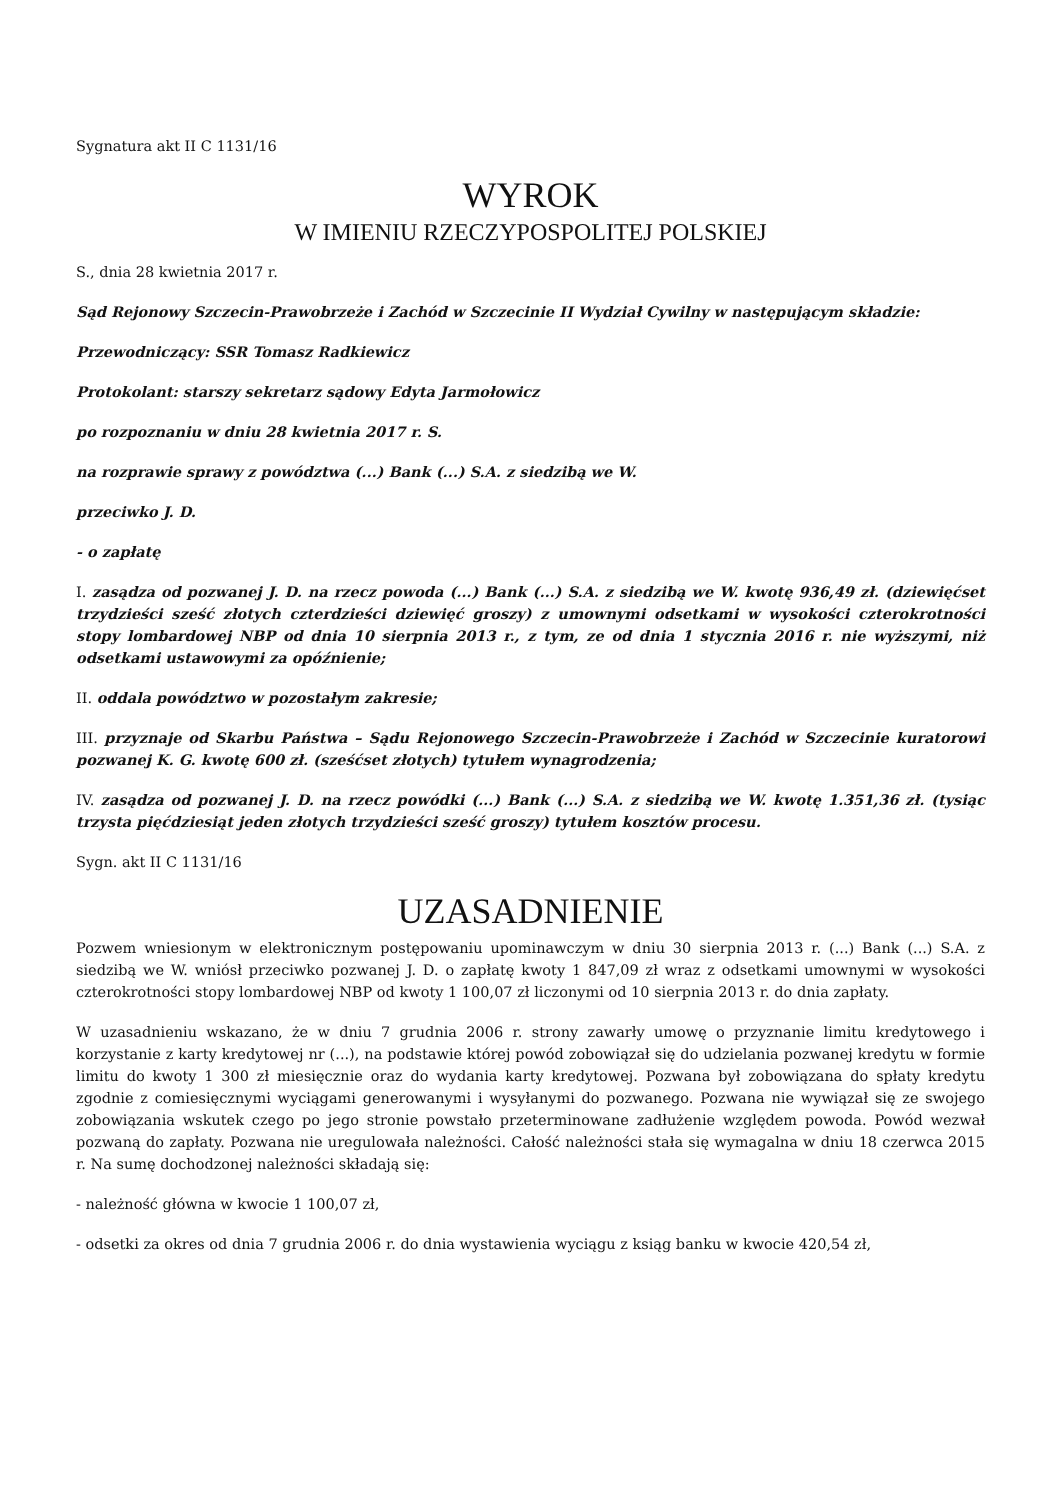Sygnatura akt II C 1131/16
WYROK
W IMIENIU RZECZYPOSPOLITEJ POLSKIEJ
S., dnia 28 kwietnia 2017 r.
Sąd Rejonowy Szczecin-Prawobrzeże i Zachód w Szczecinie II Wydział Cywilny w następującym składzie:
Przewodniczący: SSR Tomasz Radkiewicz
Protokolant: starszy sekretarz sądowy Edyta Jarmołowicz
po rozpoznaniu w dniu 28 kwietnia 2017 r. S.
na rozprawie sprawy z powództwa (...) Bank (...) S.A. z siedzibą we W.
przeciwko J. D.
- o zapłatę
I. zasądza od pozwanej J. D. na rzecz powoda (...) Bank (...) S.A. z siedzibą we W. kwotę 936,49 zł. (dziewięćset trzydzieści sześć złotych czterdzieści dziewięć groszy) z umownymi odsetkami w wysokości czterokrotności stopy lombardowej NBP od dnia 10 sierpnia 2013 r., z tym, ze od dnia 1 stycznia 2016 r. nie wyższymi, niż odsetkami ustawowymi za opóźnienie;
II. oddala powództwo w pozostałym zakresie;
III. przyznaje od Skarbu Państwa – Sądu Rejonowego Szczecin-Prawobrzeże i Zachód w Szczecinie kuratorowi pozwanej K. G. kwotę 600 zł. (sześćset złotych) tytułem wynagrodzenia;
IV. zasądza od pozwanej J. D. na rzecz powódki (...) Bank (...) S.A. z siedzibą we W. kwotę 1.351,36 zł. (tysiąc trzysta pięćdziesiąt jeden złotych trzydzieści sześć groszy) tytułem kosztów procesu.
Sygn. akt II C 1131/16
UZASADNIENIE
Pozwem wniesionym w elektronicznym postępowaniu upominawczym w dniu 30 sierpnia 2013 r. (...) Bank (...) S.A. z siedzibą we W. wniósł przeciwko pozwanej J. D. o zapłatę kwoty 1 847,09 zł wraz z odsetkami umownymi w wysokości czterokrotności stopy lombardowej NBP od kwoty 1 100,07 zł liczonymi od 10 sierpnia 2013 r. do dnia zapłaty.
W uzasadnieniu wskazano, że w dniu 7 grudnia 2006 r. strony zawarły umowę o przyznanie limitu kredytowego i korzystanie z karty kredytowej nr (...), na podstawie której powód zobowiązał się do udzielania pozwanej kredytu w formie limitu do kwoty 1 300 zł miesięcznie oraz do wydania karty kredytowej. Pozwana był zobowiązana do spłaty kredytu zgodnie z comiesięcznymi wyciągami generowanymi i wysyłanymi do pozwanego. Pozwana nie wywiązał się ze swojego zobowiązania wskutek czego po jego stronie powstało przeterminowane zadłużenie względem powoda. Powód wezwał pozwaną do zapłaty. Pozwana nie uregulowała należności. Całość należności stała się wymagalna w dniu 18 czerwca 2015 r. Na sumę dochodzonej należności składają się:
- należność główna w kwocie 1 100,07 zł,
- odsetki za okres od dnia 7 grudnia 2006 r. do dnia wystawienia wyciągu z ksiąg banku w kwocie 420,54 zł,